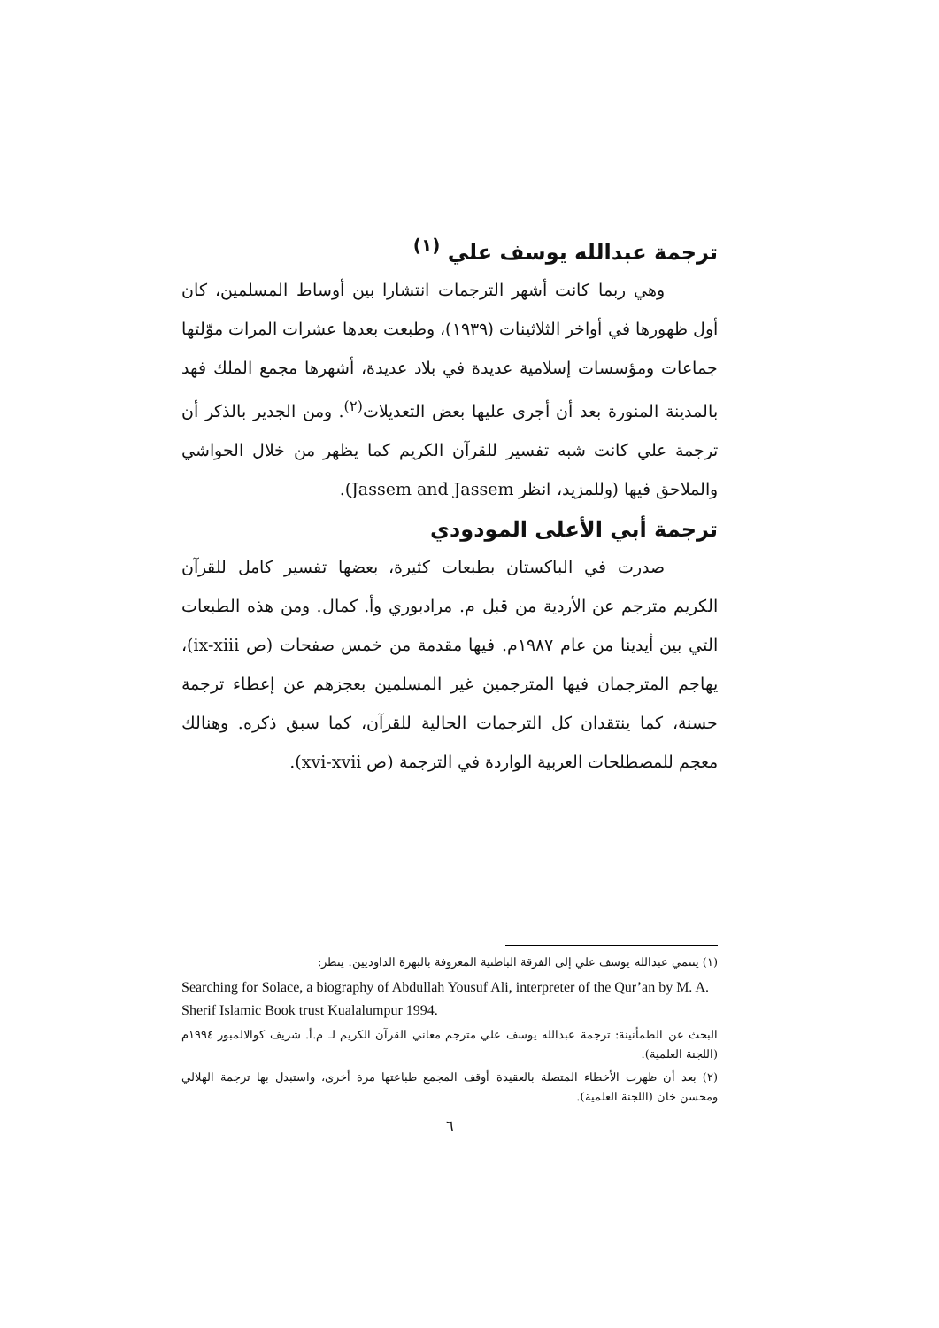ترجمة عبدالله يوسف علي <sup>(١)</sup>
وهي ربما كانت أشهر الترجمات انتشارا بين أوساط المسلمين، كان أول ظهورها في أواخر الثلاثينات (١٩٣٩)، وطبعت بعدها عشرات المرات موّلتها جماعات ومؤسسات إسلامية عديدة في بلاد عديدة، أشهرها مجمع الملك فهد بالمدينة المنورة بعد أن أجرى عليها بعض التعديلات<sup>(٢)</sup>. ومن الجدير بالذكر أن ترجمة علي كانت شبه تفسير للقرآن الكريم كما يظهر من خلال الحواشي والملاحق فيها (وللمزيد، انظر Jassem and Jassem).
ترجمة أبي الأعلى المودودي
صدرت في الباكستان بطبعات كثيرة، بعضها تفسير كامل للقرآن الكريم مترجم عن الأردية من قبل م. مرادبوري وأ. كمال. ومن هذه الطبعات التي بين أيدينا من عام ١٩٨٧م. فيها مقدمة من خمس صفحات (ص ix-xiii)، يهاجم المترجمان فيها المترجمين غير المسلمين بعجزهم عن إعطاء ترجمة حسنة، كما ينتقدان كل الترجمات الحالية للقرآن، كما سبق ذكره. وهنالك معجم للمصطلحات العربية الواردة في الترجمة (ص xvi-xvii).
(١) ينتمي عبدالله يوسف علي إلى الفرقة الباطنية المعروفة بالبهرة الداوديين. ينظر:
Searching for Solace, a biography of Abdullah Yousuf Ali, interpreter of the Qur’an by M. A. Sherif Islamic Book trust Kualalumpur 1994.
البحث عن الطمأنينة: ترجمة عبدالله يوسف علي مترجم معاني القرآن الكريم لـ م.أ. شريف كوالالمبور ١٩٩٤م (اللجنة العلمية).
(٢) بعد أن ظهرت الأخطاء المتصلة بالعقيدة أوقف المجمع طباعتها مرة أخرى، واستبدل بها ترجمة الهلالي ومحسن خان (اللجنة العلمية).
٦